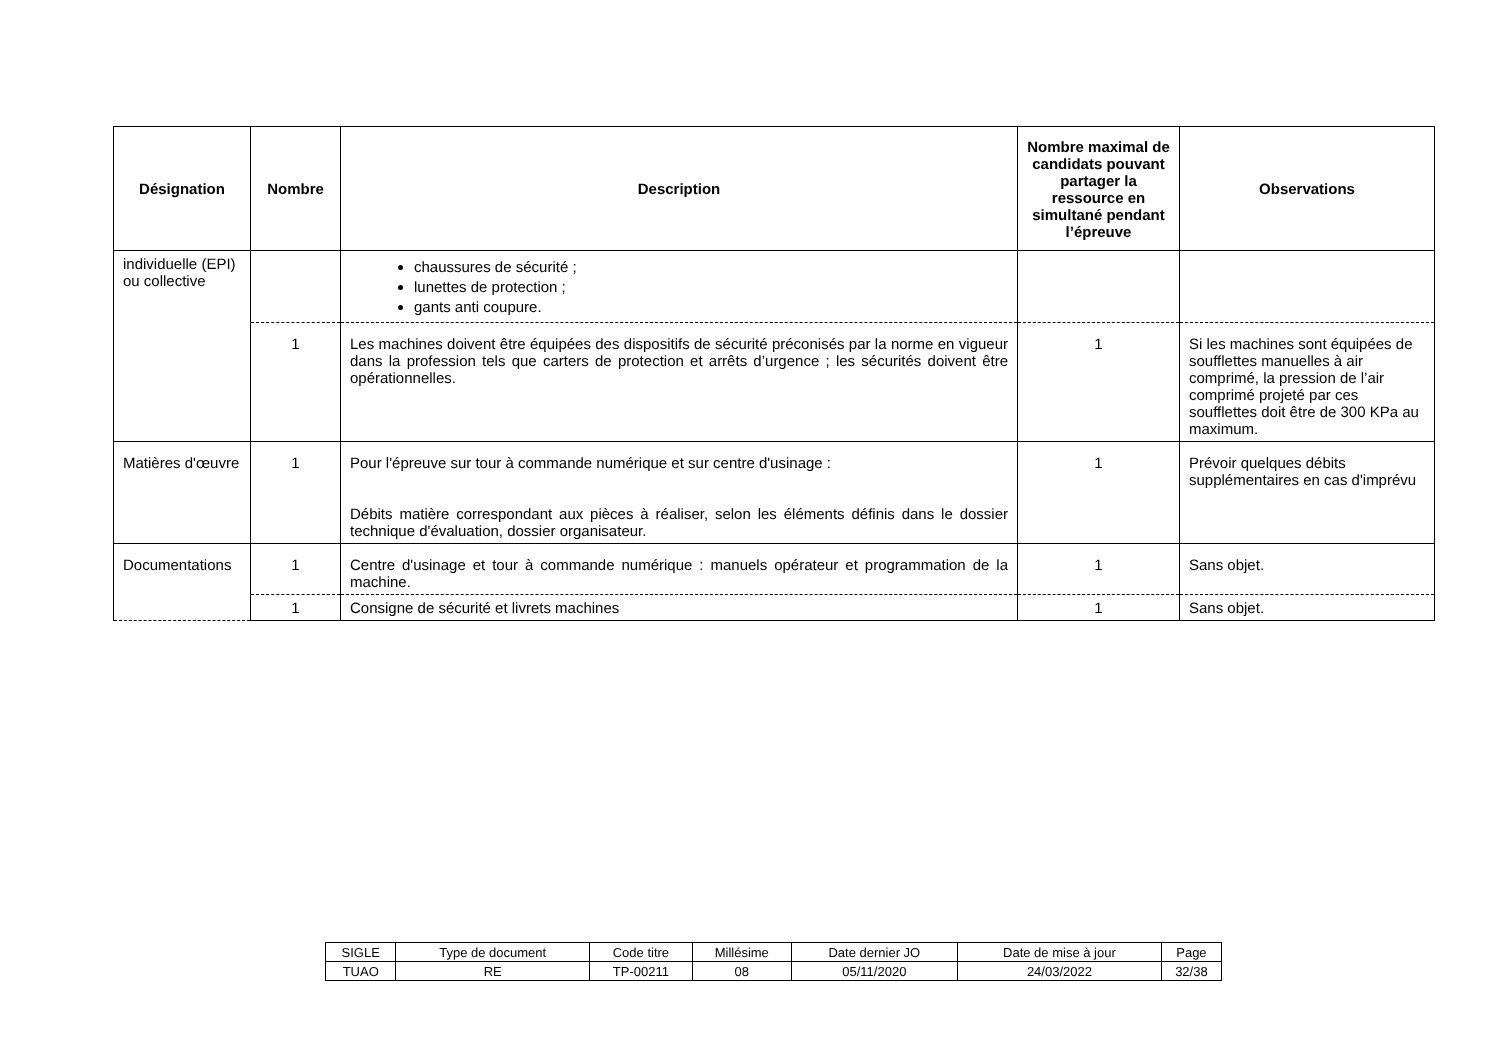| Désignation | Nombre | Description | Nombre maximal de candidats pouvant partager la ressource en simultané pendant l’épreuve | Observations |
| --- | --- | --- | --- | --- |
| individuelle (EPI) ou collective | | chaussures de sécurité ; lunettes de protection ; gants anti coupure. | | |
| | 1 | Les machines doivent être équipées des dispositifs de sécurité préconisés par la norme en vigueur dans la profession tels que carters de protection et arrêts d’urgence ; les sécurités doivent être opérationnelles. | 1 | Si les machines sont équipées de soufflettes manuelles à air comprimé, la pression de l’air comprimé projeté par ces soufflettes doit être de 300 KPa au maximum. |
| Matières d'œuvre | 1 | Pour l'épreuve sur tour à commande numérique et sur centre d'usinage : Débits matière correspondant aux pièces à réaliser, selon les éléments définis dans le dossier technique d'évaluation, dossier organisateur. | 1 | Prévoir quelques débits supplémentaires en cas d'imprévu |
| Documentations | 1 | Centre d'usinage et tour à commande numérique : manuels opérateur et programmation de la machine. | 1 | Sans objet. |
| | 1 | Consigne de sécurité et livrets machines | 1 | Sans objet. |
| SIGLE | Type de document | Code titre | Millésime | Date dernier JO | Date de mise à jour | Page |
| TUAO | RE | TP-00211 | 08 | 05/11/2020 | 24/03/2022 | 32/38 |